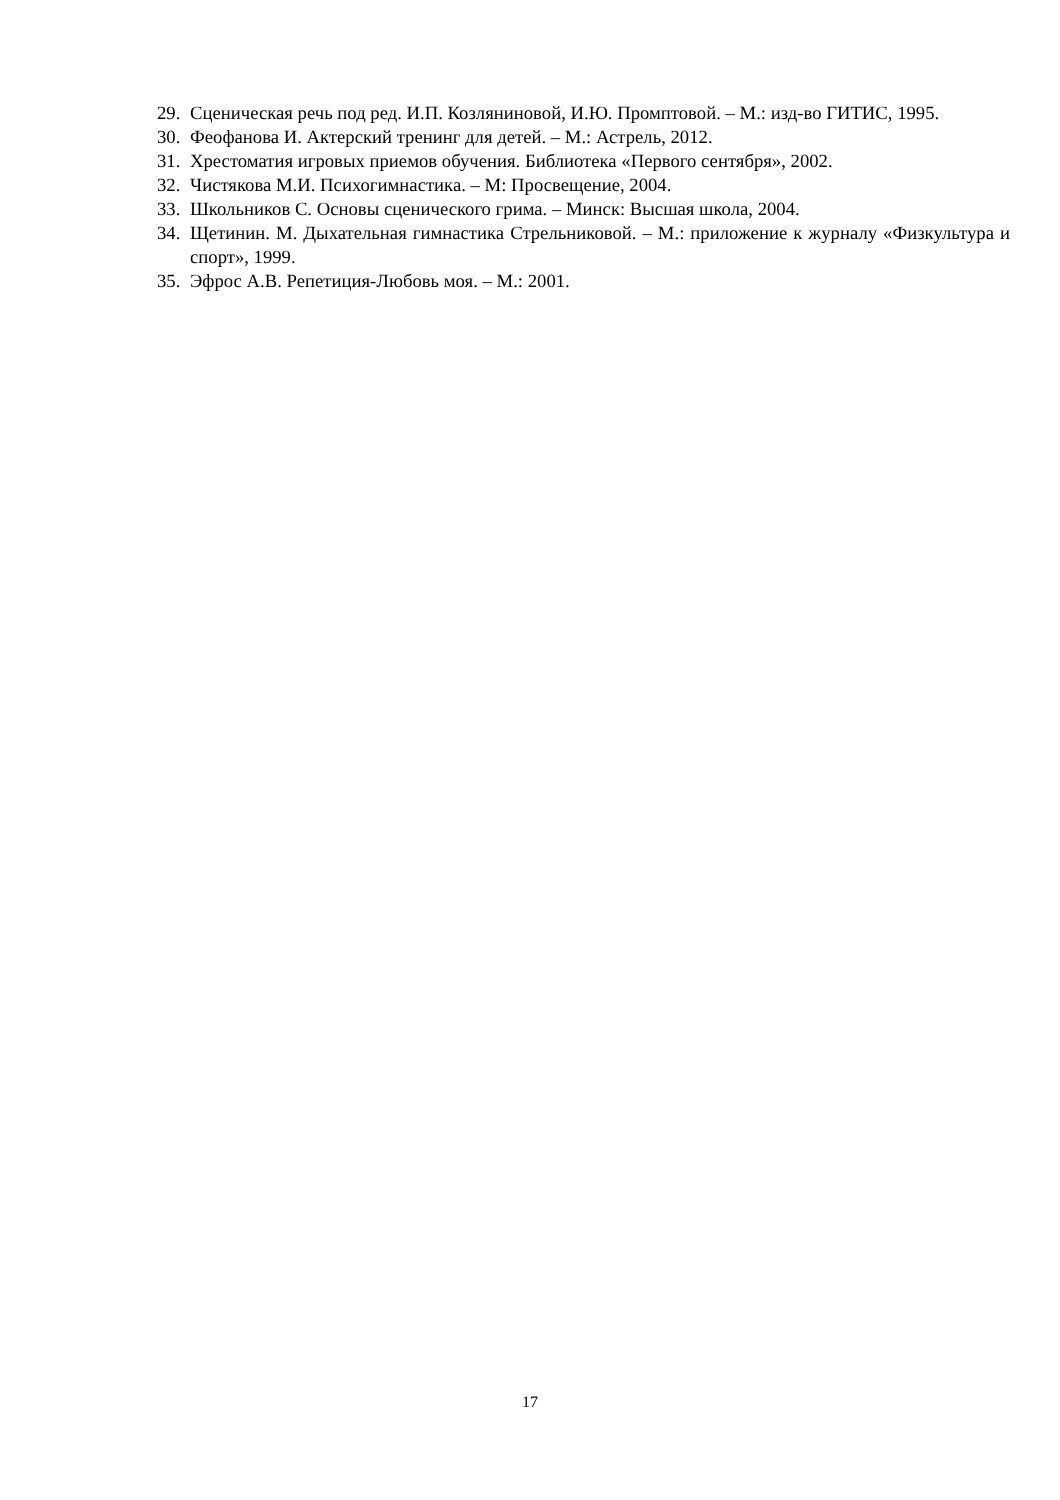29. Сценическая речь под ред. И.П. Козляниновой, И.Ю. Промптовой. – М.: изд-во ГИТИС, 1995.
30. Феофанова И. Актерский тренинг для детей. – М.: Астрель, 2012.
31. Хрестоматия игровых приемов обучения. Библиотека «Первого сентября», 2002.
32. Чистякова М.И. Психогимнастика. – М: Просвещение, 2004.
33. Школьников С. Основы сценического грима. – Минск: Высшая школа, 2004.
34. Щетинин. М. Дыхательная гимнастика Стрельниковой. – М.: приложение к журналу «Физкультура и спорт», 1999.
35. Эфрос А.В. Репетиция-Любовь моя. – М.: 2001.
17